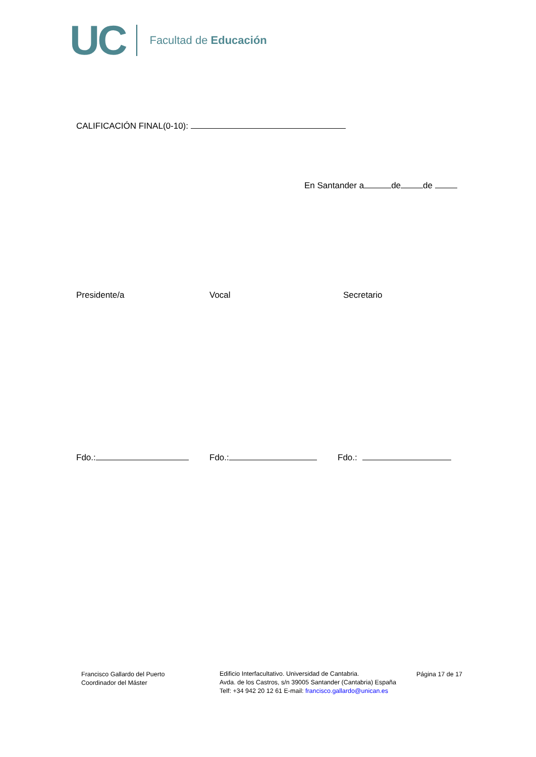UC Facultad de Educación
CALIFICACIÓN FINAL(0-10):
En Santander a de de
Presidente/a Vocal Secretario
Fdo.: Fdo.: Fdo.:
Francisco Gallardo del Puerto
Coordinador del Máster
Edificio Interfacultativo. Universidad de Cantabria.
Avda. de los Castros, s/n 39005 Santander (Cantabria) España
Telf: +34 942 20 12 61 E-mail: francisco.gallardo@unican.es
Página 17 de 17